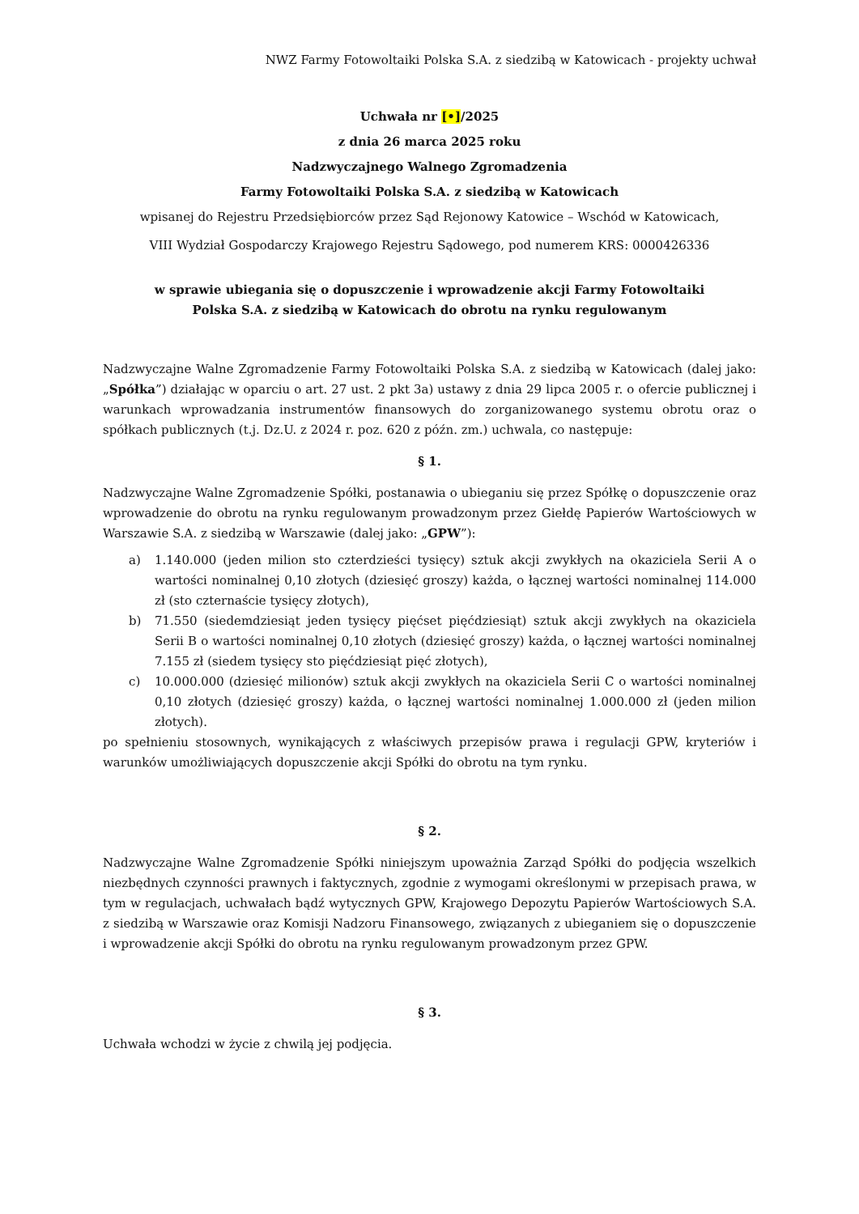NWZ Farmy Fotowoltaiki Polska S.A. z siedzibą w Katowicach - projekty uchwał
Uchwała nr [•]/2025
z dnia 26 marca 2025 roku
Nadzwyczajnego Walnego Zgromadzenia
Farmy Fotowoltaiki Polska S.A. z siedzibą w Katowicach
wpisanej do Rejestru Przedsiębiorców przez Sąd Rejonowy Katowice – Wschód w Katowicach,
VIII Wydział Gospodarczy Krajowego Rejestru Sądowego, pod numerem KRS: 0000426336
w sprawie ubiegania się o dopuszczenie i wprowadzenie akcji Farmy Fotowoltaiki
Polska S.A. z siedzibą w Katowicach do obrotu na rynku regulowanym
Nadzwyczajne Walne Zgromadzenie Farmy Fotowoltaiki Polska S.A. z siedzibą w Katowicach (dalej jako: „Spółka”) działając w oparciu o art. 27 ust. 2 pkt 3a) ustawy z dnia 29 lipca 2005 r. o ofercie publicznej i warunkach wprowadzania instrumentów finansowych do zorganizowanego systemu obrotu oraz o spółkach publicznych (t.j. Dz.U. z 2024 r. poz. 620 z późn. zm.) uchwala, co następuje:
§ 1.
Nadzwyczajne Walne Zgromadzenie Spółki, postanawia o ubieganiu się przez Spółkę o dopuszczenie oraz wprowadzenie do obrotu na rynku regulowanym prowadzonym przez Giełdę Papierów Wartościowych w Warszawie S.A. z siedzibą w Warszawie (dalej jako: „GPW”):
a) 1.140.000 (jeden milion sto czterdzieści tysięcy) sztuk akcji zwykłych na okaziciela Serii A o wartości nominalnej 0,10 złotych (dziesięć groszy) każda, o łącznej wartości nominalnej 114.000 zł (sto czternaście tysięcy złotych),
b) 71.550 (siedemdziesiąt jeden tysięcy pięćset pięćdziesiąt) sztuk akcji zwykłych na okaziciela Serii B o wartości nominalnej 0,10 złotych (dziesięć groszy) każda, o łącznej wartości nominalnej 7.155 zł (siedem tysięcy sto pięćdziesiąt pięć złotych),
c) 10.000.000 (dziesięć milionów) sztuk akcji zwykłych na okaziciela Serii C o wartości nominalnej 0,10 złotych (dziesięć groszy) każda, o łącznej wartości nominalnej 1.000.000 zł (jeden milion złotych).
po spełnieniu stosownych, wynikających z właściwych przepisów prawa i regulacji GPW, kryteriów i warunków umożliwiających dopuszczenie akcji Spółki do obrotu na tym rynku.
§ 2.
Nadzwyczajne Walne Zgromadzenie Spółki niniejszym upoważnia Zarząd Spółki do podjęcia wszelkich niezbędnych czynności prawnych i faktycznych, zgodnie z wymogami określonymi w przepisach prawa, w tym w regulacjach, uchwałach bądź wytycznych GPW, Krajowego Depozytu Papierów Wartościowych S.A. z siedzibą w Warszawie oraz Komisji Nadzoru Finansowego, związanych z ubieganiem się o dopuszczenie i wprowadzenie akcji Spółki do obrotu na rynku regulowanym prowadzonym przez GPW.
§ 3.
Uchwała wchodzi w życie z chwilą jej podjęcia.